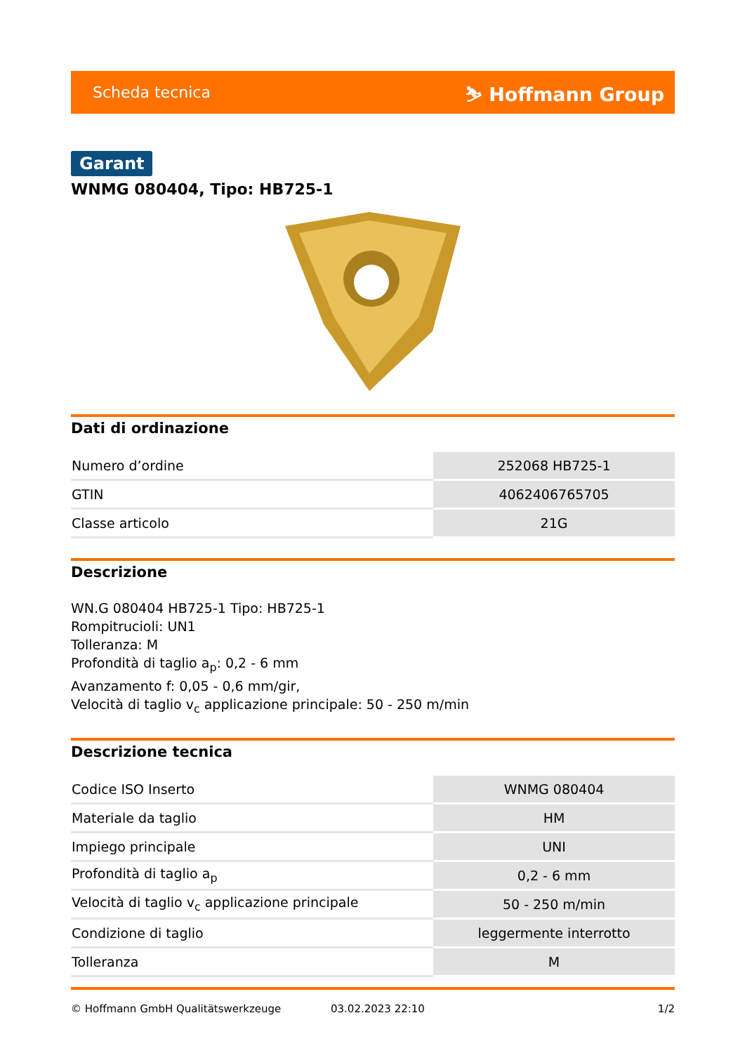Scheda tecnica ⛷ Hoffmann Group
Garant
WNMG 080404, Tipo: HB725-1
Dati di ordinazione
| Numero d’ordine | 252068 HB725-1 |
| GTIN | 4062406765705 |
| Classe articolo | 21G |
Descrizione
WN.G 080404 HB725-1 Tipo: HB725-1
Rompitrucioli: UN1
Tolleranza: M
Profondità di taglio a<sub>p</sub>: 0,2 - 6 mm
Avanzamento f: 0,05 - 0,6 mm/gir,
Velocità di taglio v<sub>c</sub> applicazione principale: 50 - 250 m/min
Descrizione tecnica
| Codice ISO Inserto | WNMG 080404 |
| Materiale da taglio | HM |
| Impiego principale | UNI |
| Profondità di taglio a<sub>p</sub> | 0,2 - 6 mm |
| Velocità di taglio v<sub>c</sub> applicazione principale | 50 - 250 m/min |
| Condizione di taglio | leggermente interrotto |
| Tolleranza | M |
© Hoffmann GmbH Qualitätswerkzeuge 03.02.2023 22:10 1/2